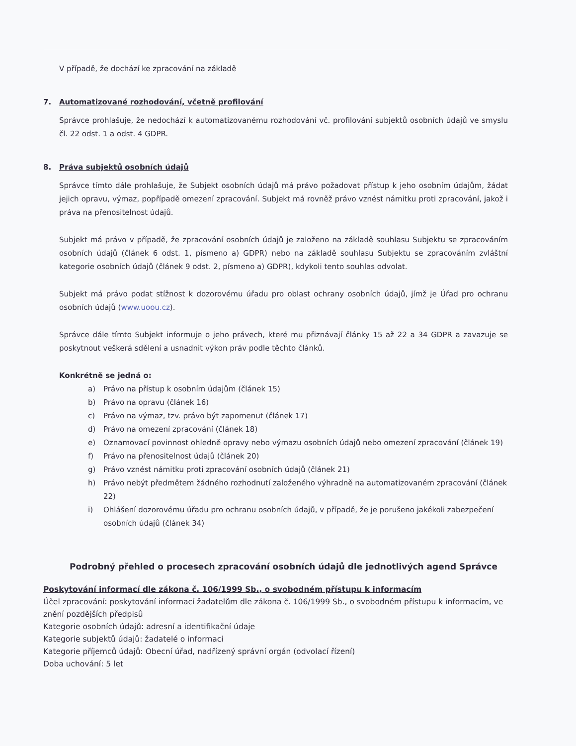V případě, že dochází ke zpracování na základě
7. Automatizované rozhodování, včetně profilování
Správce prohlašuje, že nedochází k automatizovanému rozhodování vč. profilování subjektů osobních údajů ve smyslu čl. 22 odst. 1 a odst. 4 GDPR.
8. Práva subjektů osobních údajů
Správce tímto dále prohlašuje, že Subjekt osobních údajů má právo požadovat přístup k jeho osobním údajům, žádat jejich opravu, výmaz, popřípadě omezení zpracování. Subjekt má rovněž právo vznést námitku proti zpracování, jakož i práva na přenositelnost údajů.
Subjekt má právo v případě, že zpracování osobních údajů je založeno na základě souhlasu Subjektu se zpracováním osobních údajů (článek 6 odst. 1, písmeno a) GDPR) nebo na základě souhlasu Subjektu se zpracováním zvláštní kategorie osobních údajů (článek 9 odst. 2, písmeno a) GDPR), kdykoli tento souhlas odvolat.
Subjekt má právo podat stížnost k dozorovému úřadu pro oblast ochrany osobních údajů, jímž je Úřad pro ochranu osobních údajů (www.uoou.cz).
Správce dále tímto Subjekt informuje o jeho právech, které mu přiznávají články 15 až 22 a 34 GDPR a zavazuje se poskytnout veškerá sdělení a usnadnit výkon práv podle těchto článků.
Konkrétně se jedná o:
a) Právo na přístup k osobním údajům (článek 15)
b) Právo na opravu (článek 16)
c) Právo na výmaz, tzv. právo být zapomenut (článek 17)
d) Právo na omezení zpracování (článek 18)
e) Oznamovací povinnost ohledně opravy nebo výmazu osobních údajů nebo omezení zpracování (článek 19)
f) Právo na přenositelnost údajů (článek 20)
g) Právo vznést námitku proti zpracování osobních údajů (článek 21)
h) Právo nebýt předmětem žádného rozhodnutí založeného výhradně na automatizovaném zpracování (článek 22)
i) Ohlášení dozorovému úřadu pro ochranu osobních údajů, v případě, že je porušeno jakékoli zabezpečení osobních údajů (článek 34)
Podrobný přehled o procesech zpracování osobních údajů dle jednotlivých agend Správce
Poskytování informací dle zákona č. 106/1999 Sb., o svobodném přístupu k informacím
Účel zpracování: poskytování informací žadatelům dle zákona č. 106/1999 Sb., o svobodném přístupu k informacím, ve znění pozdějších předpisů
Kategorie osobních údajů: adresní a identifikační údaje
Kategorie subjektů údajů: žadatelé o informaci
Kategorie příjemců údajů: Obecní úřad, nadřízený správní orgán (odvolací řízení)
Doba uchování: 5 let